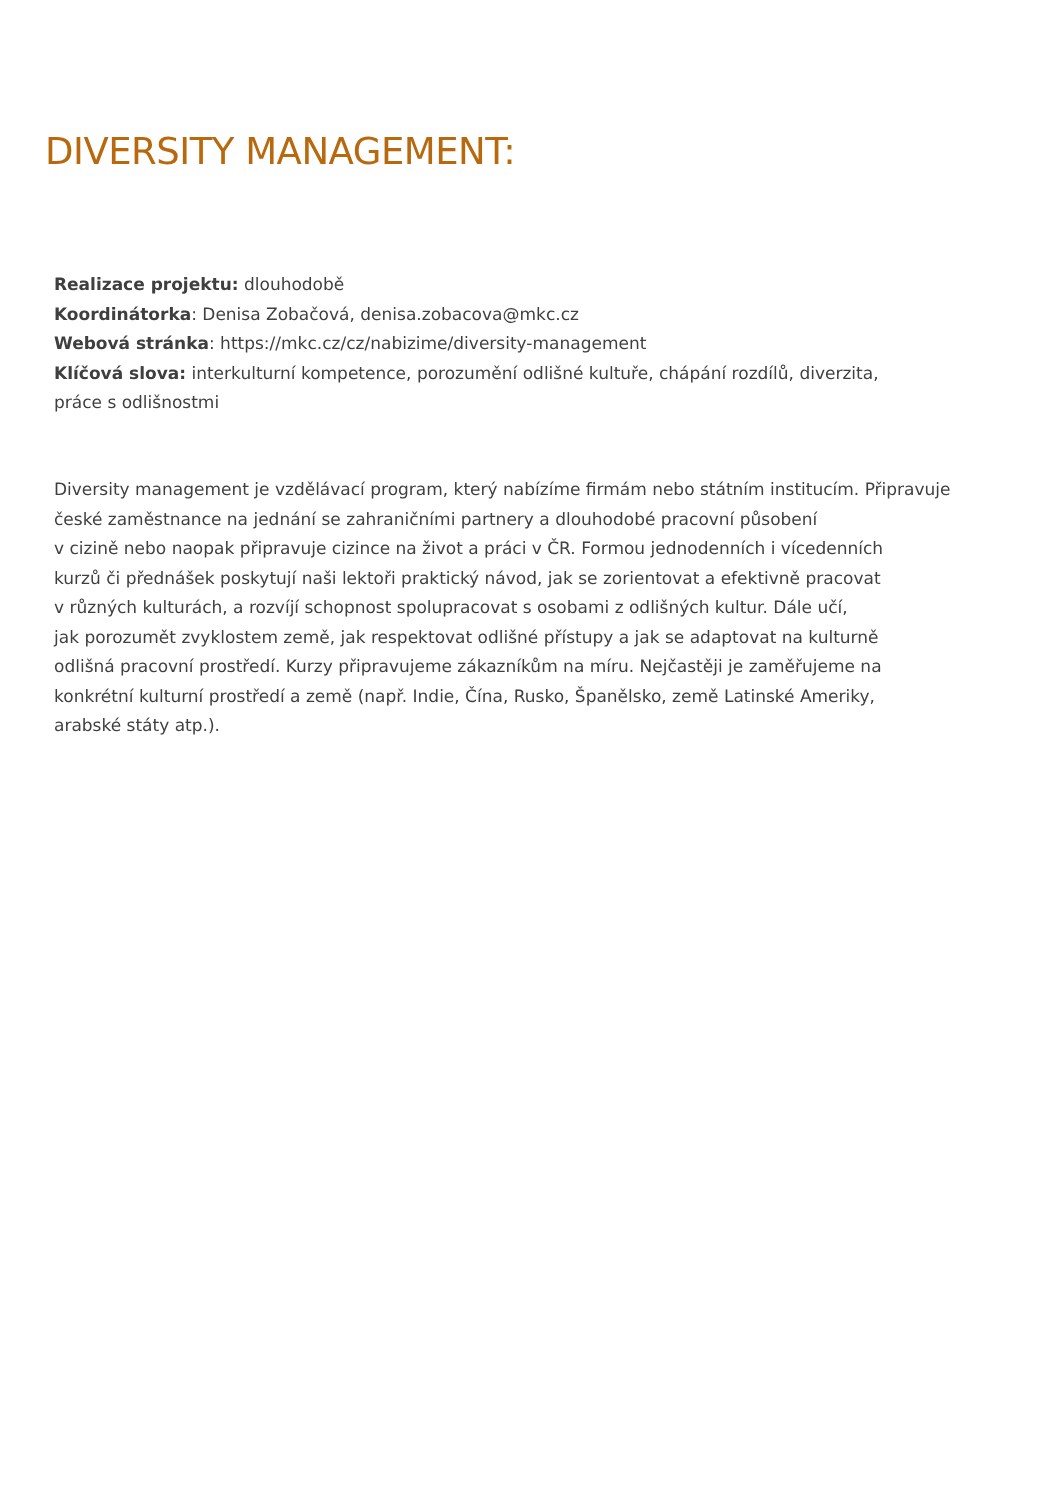DIVERSITY MANAGEMENT:
Realizace projektu: dlouhodobě
Koordinátorka: Denisa Zobačová, denisa.zobacova@mkc.cz
Webová stránka: https://mkc.cz/cz/nabizime/diversity-management
Klíčová slova: interkulturní kompetence, porozumění odlišné kultuře, chápání rozdílů, diverzita,
práce s odlišnostmi
Diversity management je vzdělávací program, který nabízíme firmám nebo státním institucím. Připravuje
české zaměstnance na jednání se zahraničními partnery a dlouhodobé pracovní působení
v cizině nebo naopak připravuje cizince na život a práci v ČR. Formou jednodenních i vícedenních
kurzů či přednášek poskytují naši lektoři praktický návod, jak se zorientovat a efektivně pracovat
v různých kulturách, a rozvíjí schopnost spolupracovat s osobami z odlišných kultur. Dále učí,
jak porozumět zvyklostem země, jak respektovat odlišné přístupy a jak se adaptovat na kulturně
odlišná pracovní prostředí. Kurzy připravujeme zákazníkům na míru. Nejčastěji je zaměřujeme na
konkrétní kulturní prostředí a země (např. Indie, Čína, Rusko, Španělsko, země Latinské Ameriky,
arabské státy atp.).